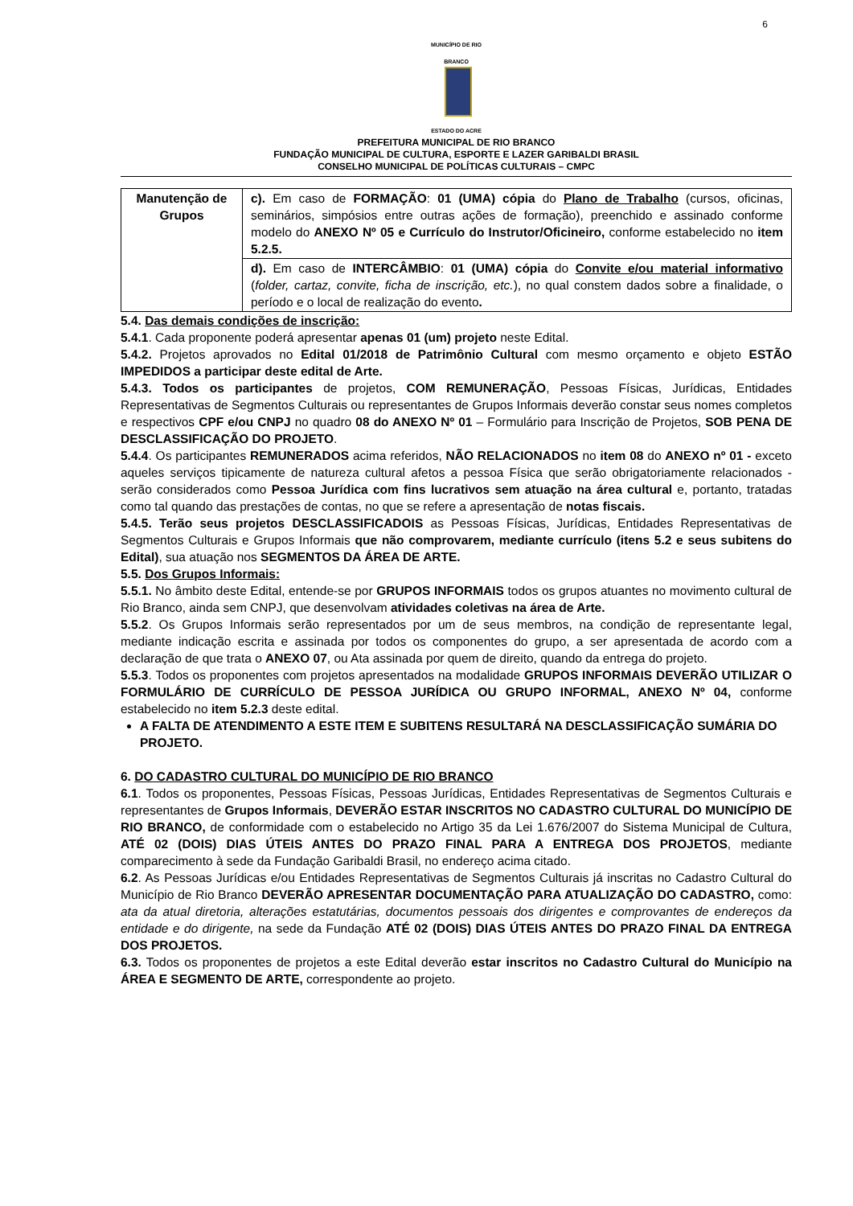6
MUNICÍPIO DE RIO BRANCO
ESTADO DO ACRE
PREFEITURA MUNICIPAL DE RIO BRANCO
FUNDAÇÃO MUNICIPAL DE CULTURA, ESPORTE E LAZER GARIBALDI BRASIL
CONSELHO MUNICIPAL DE POLÍTICAS CULTURAIS – CMPC
| Manutenção de Grupos | c). Em caso de FORMAÇÃO : 01 (UMA) cópia do Plano de Trabalho (cursos, oficinas, seminários, simpósios entre outras ações de formação), preenchido e assinado conforme modelo do ANEXO Nº 05 e Currículo do Instrutor/Oficineiro, conforme estabelecido no item 5.2.5. |
| | d). Em caso de INTERCÂMBIO : 01 (UMA) cópia do Convite e/ou material informativo ( folder, cartaz, convite, ficha de inscrição, etc. ), no qual constem dados sobre a finalidade, o período e o local de realização do evento . |
5.4. Das demais condições de inscrição:
5.4.1. Cada proponente poderá apresentar apenas 01 (um) projeto neste Edital.
5.4.2. Projetos aprovados no Edital 01/2018 de Patrimônio Cultural com mesmo orçamento e objeto ESTÃO IMPEDIDOS a participar deste edital de Arte.
5.4.3. Todos os participantes de projetos, COM REMUNERAÇÃO, Pessoas Físicas, Jurídicas, Entidades Representativas de Segmentos Culturais ou representantes de Grupos Informais deverão constar seus nomes completos e respectivos CPF e/ou CNPJ no quadro 08 do ANEXO Nº 01 – Formulário para Inscrição de Projetos, SOB PENA DE DESCLASSIFICAÇÃO DO PROJETO.
5.4.4. Os participantes REMUNERADOS acima referidos, NÃO RELACIONADOS no item 08 do ANEXO nº 01 - exceto aqueles serviços tipicamente de natureza cultural afetos a pessoa Física que serão obrigatoriamente relacionados - serão considerados como Pessoa Jurídica com fins lucrativos sem atuação na área cultural e, portanto, tratadas como tal quando das prestações de contas, no que se refere a apresentação de notas fiscais.
5.4.5. Terão seus projetos DESCLASSIFICADOIS as Pessoas Físicas, Jurídicas, Entidades Representativas de Segmentos Culturais e Grupos Informais que não comprovarem, mediante currículo (itens 5.2 e seus subitens do Edital), sua atuação nos SEGMENTOS DA ÁREA DE ARTE.
5.5. Dos Grupos Informais:
5.5.1. No âmbito deste Edital, entende-se por GRUPOS INFORMAIS todos os grupos atuantes no movimento cultural de Rio Branco, ainda sem CNPJ, que desenvolvam atividades coletivas na área de Arte.
5.5.2. Os Grupos Informais serão representados por um de seus membros, na condição de representante legal, mediante indicação escrita e assinada por todos os componentes do grupo, a ser apresentada de acordo com a declaração de que trata o ANEXO 07, ou Ata assinada por quem de direito, quando da entrega do projeto.
5.5.3. Todos os proponentes com projetos apresentados na modalidade GRUPOS INFORMAIS DEVERÃO UTILIZAR O FORMULÁRIO DE CURRÍCULO DE PESSOA JURÍDICA OU GRUPO INFORMAL, ANEXO Nº 04, conforme estabelecido no item 5.2.3 deste edital.
A FALTA DE ATENDIMENTO A ESTE ITEM E SUBITENS RESULTARÁ NA DESCLASSIFICAÇÃO SUMÁRIA DO PROJETO.
6. DO CADASTRO CULTURAL DO MUNICÍPIO DE RIO BRANCO
6.1. Todos os proponentes, Pessoas Físicas, Pessoas Jurídicas, Entidades Representativas de Segmentos Culturais e representantes de Grupos Informais, DEVERÃO ESTAR INSCRITOS NO CADASTRO CULTURAL DO MUNICÍPIO DE RIO BRANCO, de conformidade com o estabelecido no Artigo 35 da Lei 1.676/2007 do Sistema Municipal de Cultura, ATÉ 02 (DOIS) DIAS ÚTEIS ANTES DO PRAZO FINAL PARA A ENTREGA DOS PROJETOS, mediante comparecimento à sede da Fundação Garibaldi Brasil, no endereço acima citado.
6.2. As Pessoas Jurídicas e/ou Entidades Representativas de Segmentos Culturais já inscritas no Cadastro Cultural do Município de Rio Branco DEVERÃO APRESENTAR DOCUMENTAÇÃO PARA ATUALIZAÇÃO DO CADASTRO, como: ata da atual diretoria, alterações estatutárias, documentos pessoais dos dirigentes e comprovantes de endereços da entidade e do dirigente, na sede da Fundação ATÉ 02 (DOIS) DIAS ÚTEIS ANTES DO PRAZO FINAL DA ENTREGA DOS PROJETOS.
6.3. Todos os proponentes de projetos a este Edital deverão estar inscritos no Cadastro Cultural do Município na ÁREA E SEGMENTO DE ARTE, correspondente ao projeto.